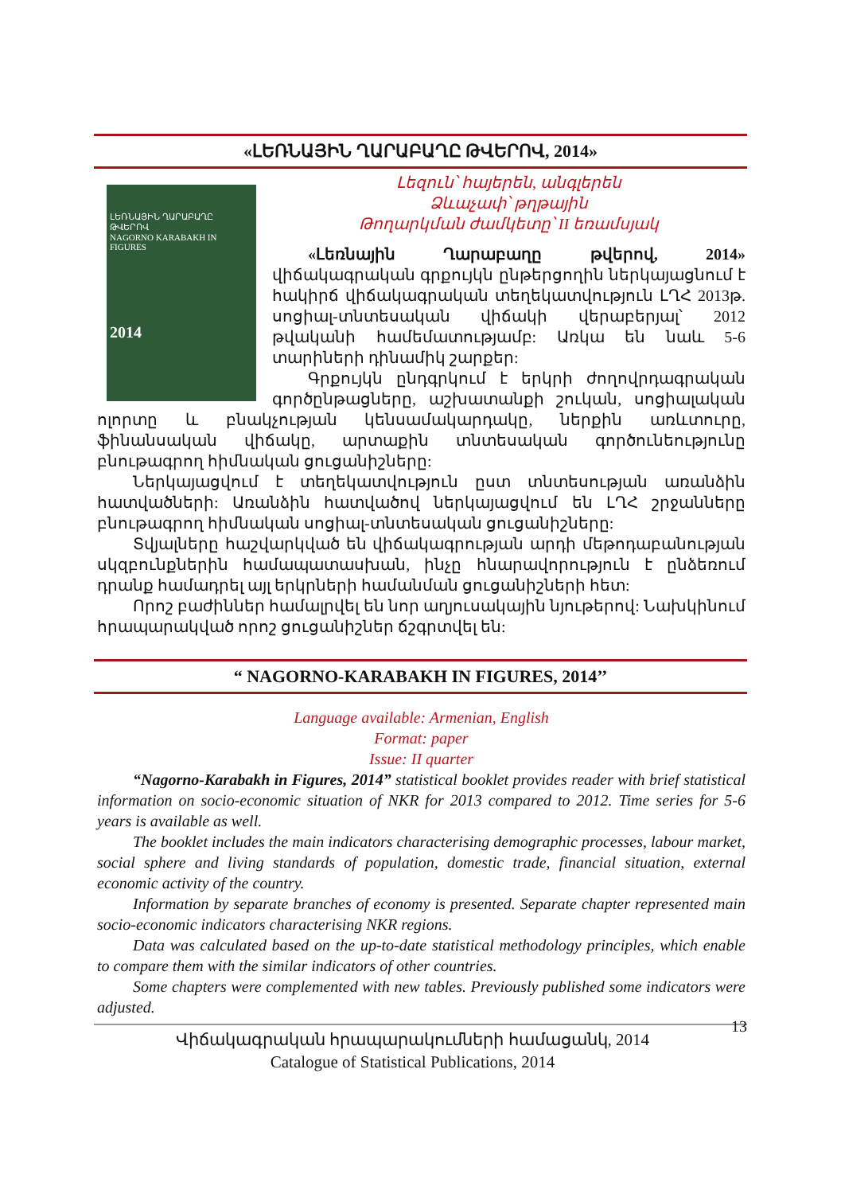«ԼԵՌՆԱՅԻՆ ՂԱՐԱԲԱՂԸ ԹՎԵՐՈՎ, 2014»
ԼԵՌՆԱՅԻՆ ՂԱՐԱԲԱՂԸ ԹՎԵՐՈՎ
NAGORNO KARABAKH IN FIGURES
2014
Լեզուն՝ հայերեն, անգլերեն
Ձևաչափ՝ թղթային
Թողարկման ժամկետը՝ II եռամսյակ
«Լեռնային Ղարաբաղը թվերով, 2014» վիճակագրական գրքույկն ընթերցողին ներկայացնում է հակիրճ վիճակագրական տեղեկատվություն ԼՂՀ 2013թ. սոցիալ-տնտեսական վիճակի վերաբերյալ՝ 2012 թվականի համեմատությամբ: Առկա են նաև 5-6 տարիների դինամիկ շարքեր:
Գրքույկն ընդգրկում է երկրի ժողովրդագրական գործընթացները, աշխատանքի շուկան, սոցիալական ոլորտը և բնակչության կենսամակարդակը, ներքին առևտուրը, ֆինանսական վիճակը, արտաքին տնտեսական գործունեությունը բնութագրող հիմնական ցուցանիշները:
Ներկայացվում է տեղեկատվություն ըստ տնտեսության առանձին հատվածների: Առանձին հատվածով ներկայացվում են ԼՂՀ շրջանները բնութագրող հիմնական սոցիալ-տնտեսական ցուցանիշները:
Տվյալները հաշվարկված են վիճակագրության արդի մեթոդաբանության սկզբունքներին համապատասխան, ինչը հնարավորություն է ընձեռում դրանք համադրել այլ երկրների համանման ցուցանիշների հետ:
Որոշ բաժիններ համալրվել են նոր աղյուսակային նյութերով: Նախկինում հրապարակված որոշ ցուցանիշներ ճշգրտվել են:
“ NAGORNO-KARABAKH IN FIGURES, 2014’’
Language available: Armenian, English
Format: paper
Issue: II quarter
“Nagorno-Karabakh in Figures, 2014” statistical booklet provides reader with brief statistical information on socio-economic situation of NKR for 2013 compared to 2012. Time series for 5-6 years is available as well.
The booklet includes the main indicators characterising demographic processes, labour market, social sphere and living standards of population, domestic trade, financial situation, external economic activity of the country.
Information by separate branches of economy is presented. Separate chapter represented main socio-economic indicators characterising NKR regions.
Data was calculated based on the up-to-date statistical methodology principles, which enable to compare them with the similar indicators of other countries.
Some chapters were complemented with new tables. Previously published some indicators were adjusted.
Վիճակագրական հրապարակումների համացանկ, 2014
Catalogue of Statistical Publications, 2014
13